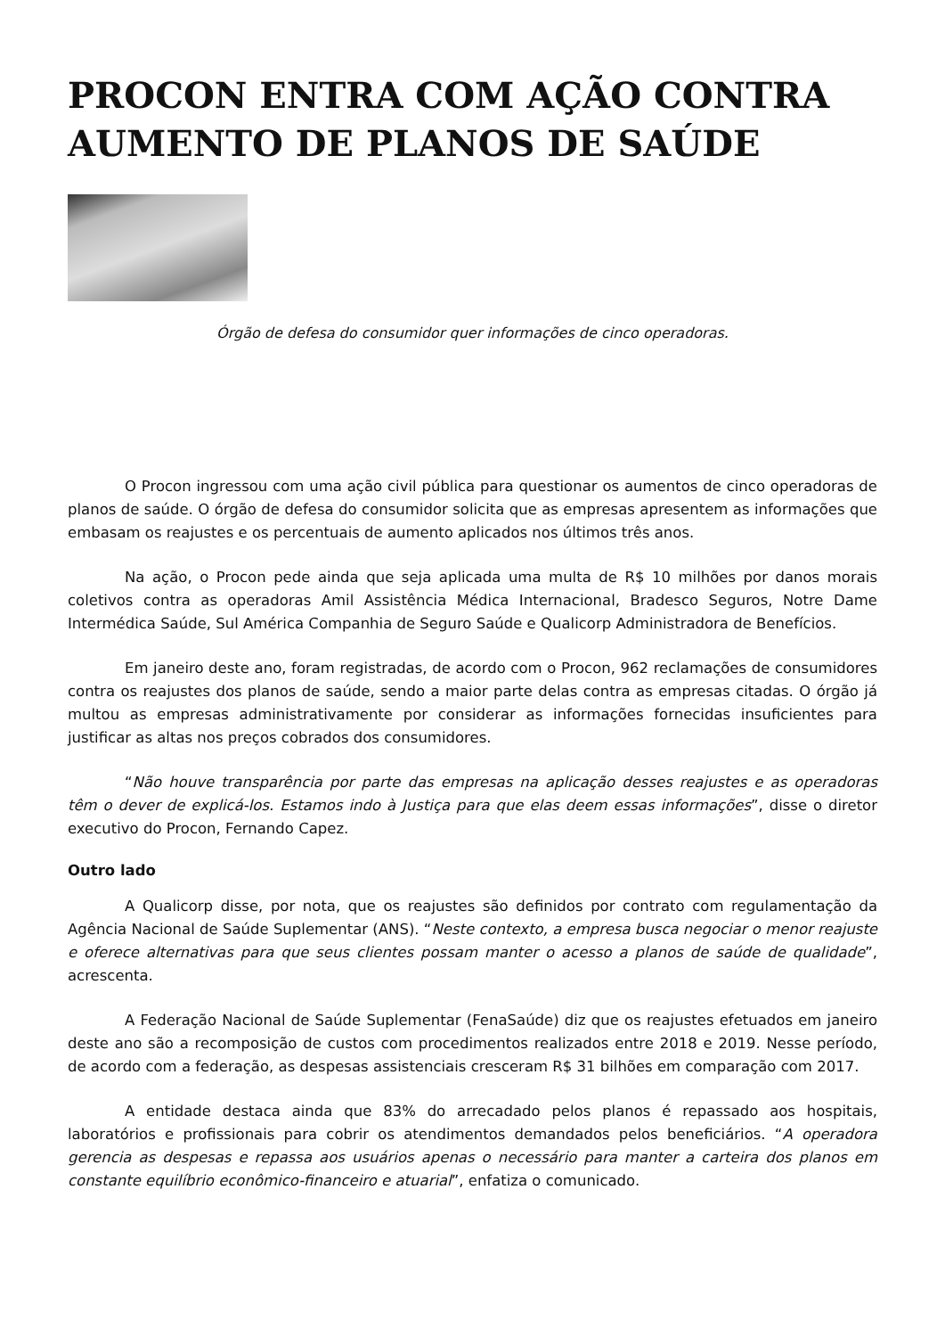PROCON ENTRA COM AÇÃO CONTRA AUMENTO DE PLANOS DE SAÚDE
Órgão de defesa do consumidor quer informações de cinco operadoras.
O Procon ingressou com uma ação civil pública para questionar os aumentos de cinco operadoras de planos de saúde. O órgão de defesa do consumidor solicita que as empresas apresentem as informações que embasam os reajustes e os percentuais de aumento aplicados nos últimos três anos.
Na ação, o Procon pede ainda que seja aplicada uma multa de R$ 10 milhões por danos morais coletivos contra as operadoras Amil Assistência Médica Internacional, Bradesco Seguros, Notre Dame Intermédica Saúde, Sul América Companhia de Seguro Saúde e Qualicorp Administradora de Benefícios.
Em janeiro deste ano, foram registradas, de acordo com o Procon, 962 reclamações de consumidores contra os reajustes dos planos de saúde, sendo a maior parte delas contra as empresas citadas. O órgão já multou as empresas administrativamente por considerar as informações fornecidas insuficientes para justificar as altas nos preços cobrados dos consumidores.
“Não houve transparência por parte das empresas na aplicação desses reajustes e as operadoras têm o dever de explicá-los. Estamos indo à Justiça para que elas deem essas informações”, disse o diretor executivo do Procon, Fernando Capez.
Outro lado
A Qualicorp disse, por nota, que os reajustes são definidos por contrato com regulamentação da Agência Nacional de Saúde Suplementar (ANS). “Neste contexto, a empresa busca negociar o menor reajuste e oferece alternativas para que seus clientes possam manter o acesso a planos de saúde de qualidade”, acrescenta.
A Federação Nacional de Saúde Suplementar (FenaSaúde) diz que os reajustes efetuados em janeiro deste ano são a recomposição de custos com procedimentos realizados entre 2018 e 2019. Nesse período, de acordo com a federação, as despesas assistenciais cresceram R$ 31 bilhões em comparação com 2017.
A entidade destaca ainda que 83% do arrecadado pelos planos é repassado aos hospitais, laboratórios e profissionais para cobrir os atendimentos demandados pelos beneficiários. “A operadora gerencia as despesas e repassa aos usuários apenas o necessário para manter a carteira dos planos em constante equilíbrio econômico-financeiro e atuarial”, enfatiza o comunicado.